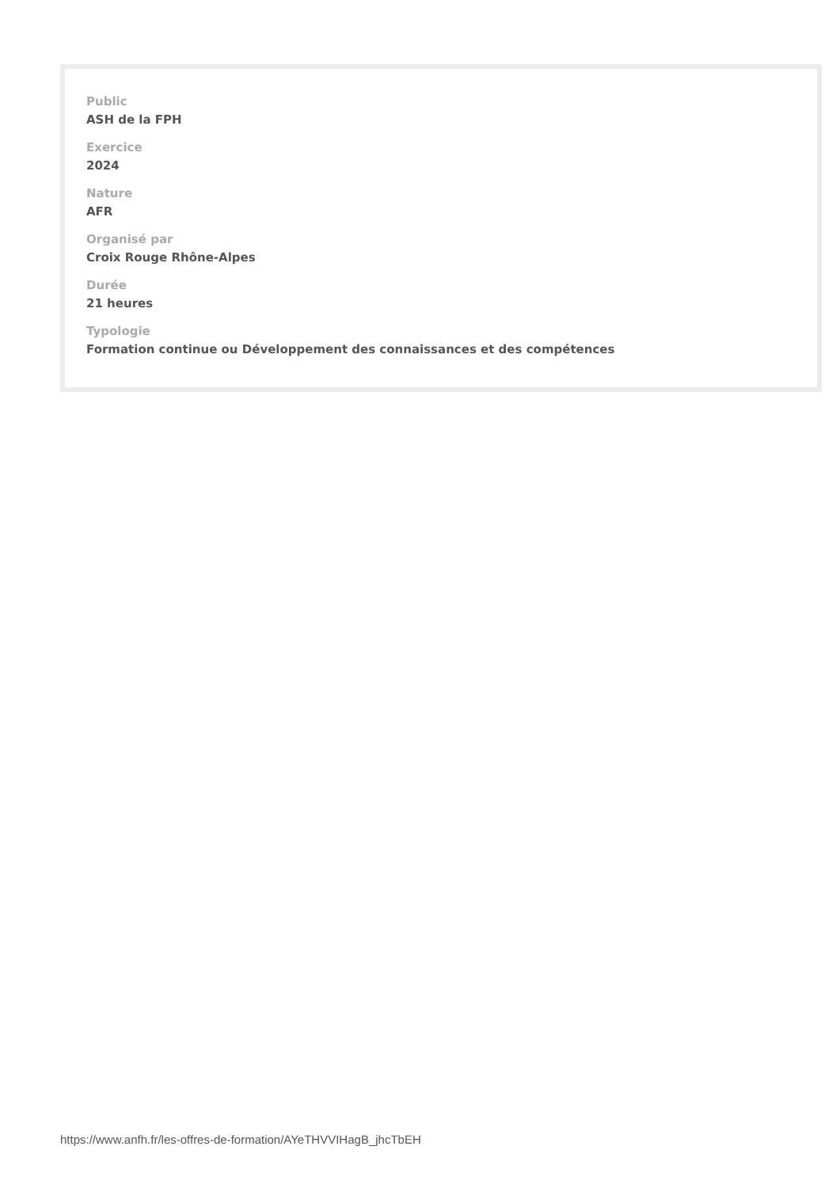Public
ASH de la FPH
Exercice
2024
Nature
AFR
Organisé par
Croix Rouge Rhône-Alpes
Durée
21 heures
Typologie
Formation continue ou Développement des connaissances et des compétences
https://www.anfh.fr/les-offres-de-formation/AYeTHVVIHagB_jhcTbEH